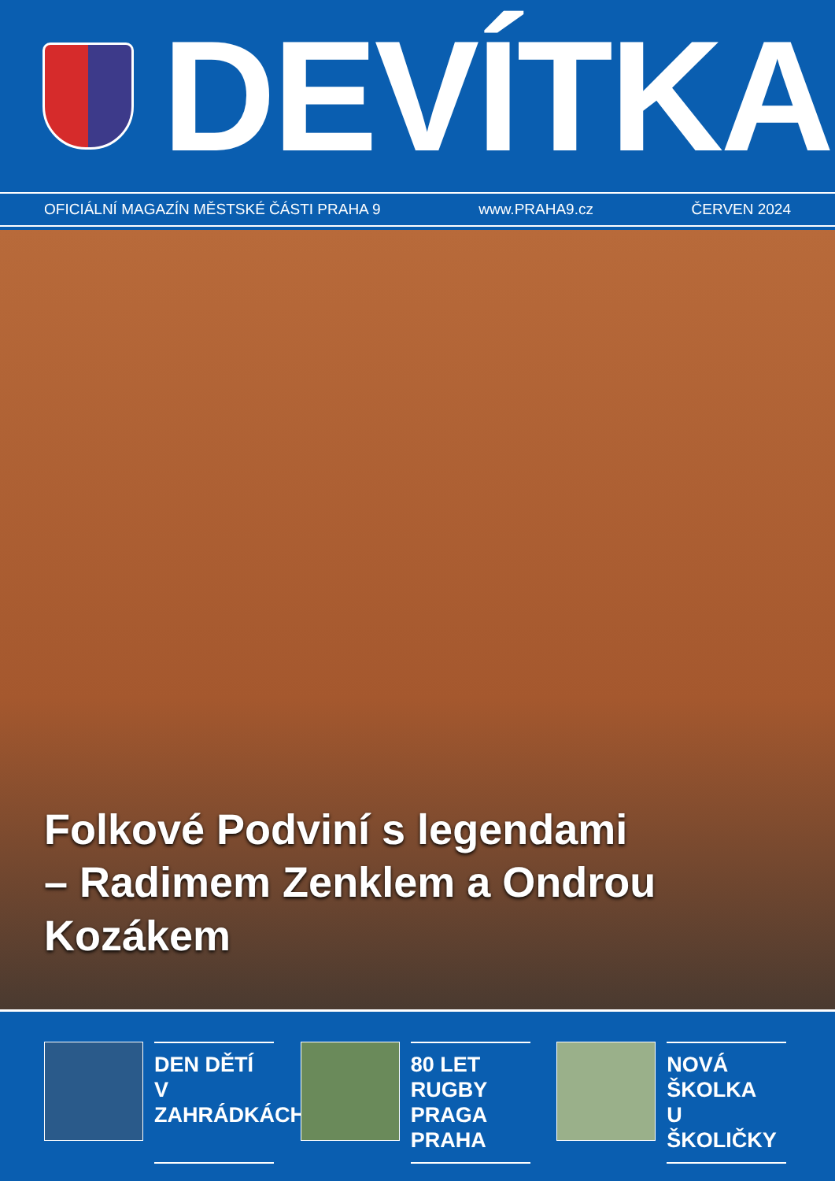DEVÍTKA
OFICIÁLNÍ MAGAZÍN MĚSTSKÉ ČÁSTI PRAHA 9 www.PRAHA9.cz ČERVEN 2024
Folkové Podviní s legendami
– Radimem Zenklem a Ondrou Kozákem
DEN DĚTÍ
V
ZAHRÁDKÁCH
80 LET
RUGBY PRAGA
PRAHA
NOVÁ
ŠKOLKA
U ŠKOLIČKY